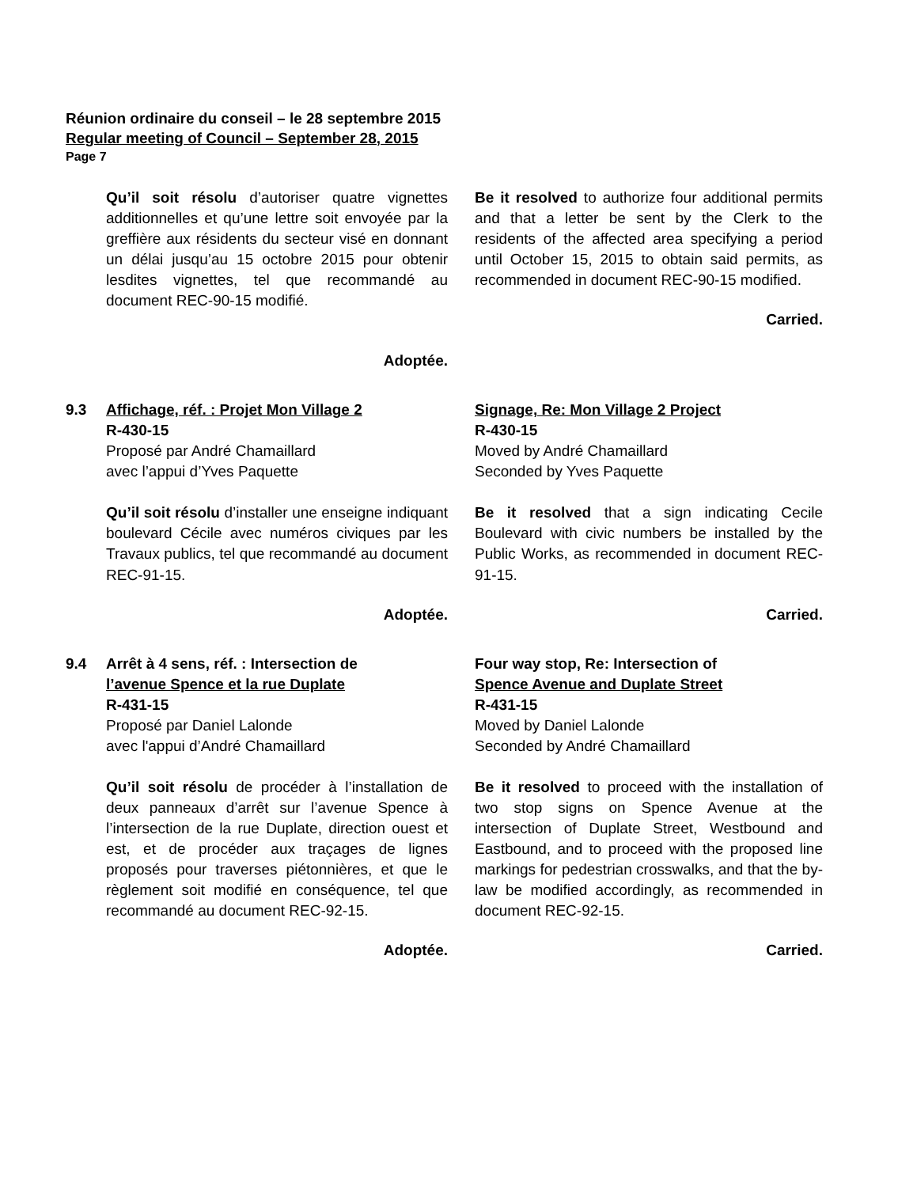Réunion ordinaire du conseil – le 28 septembre 2015
Regular meeting of Council – September 28, 2015
Page 7
Qu’il soit résolu d’autoriser quatre vignettes additionnelles et qu’une lettre soit envoyée par la greffière aux résidents du secteur visé en donnant un délai jusqu’au 15 octobre 2015 pour obtenir lesdites vignettes, tel que recommandé au document REC-90-15 modifié.
Adoptée.
Be it resolved to authorize four additional permits and that a letter be sent by the Clerk to the residents of the affected area specifying a period until October 15, 2015 to obtain said permits, as recommended in document REC-90-15 modified.
Carried.
9.3 Affichage, réf. : Projet Mon Village 2
R-430-15
Proposé par André Chamaillard
avec l’appui d’Yves Paquette
Qu’il soit résolu d’installer une enseigne indiquant boulevard Cécile avec numéros civiques par les Travaux publics, tel que recommandé au document REC-91-15.
Adoptée.
Signage, Re: Mon Village 2 Project
R-430-15
Moved by André Chamaillard
Seconded by Yves Paquette
Be it resolved that a sign indicating Cecile Boulevard with civic numbers be installed by the Public Works, as recommended in document REC-91-15.
Carried.
9.4 Arrêt à 4 sens, réf. : Intersection de
l’avenue Spence et la rue Duplate
R-431-15
Proposé par Daniel Lalonde
avec l'appui d’André Chamaillard
Qu’il soit résolu de procéder à l’installation de deux panneaux d’arrêt sur l’avenue Spence à l’intersection de la rue Duplate, direction ouest et est, et de procéder aux traçages de lignes proposés pour traverses piétonnières, et que le règlement soit modifié en conséquence, tel que recommandé au document REC-92-15.
Adoptée.
Four way stop, Re: Intersection of
Spence Avenue and Duplate Street
R-431-15
Moved by Daniel Lalonde
Seconded by André Chamaillard
Be it resolved to proceed with the installation of two stop signs on Spence Avenue at the intersection of Duplate Street, Westbound and Eastbound, and to proceed with the proposed line markings for pedestrian crosswalks, and that the by-law be modified accordingly, as recommended in document REC-92-15.
Carried.